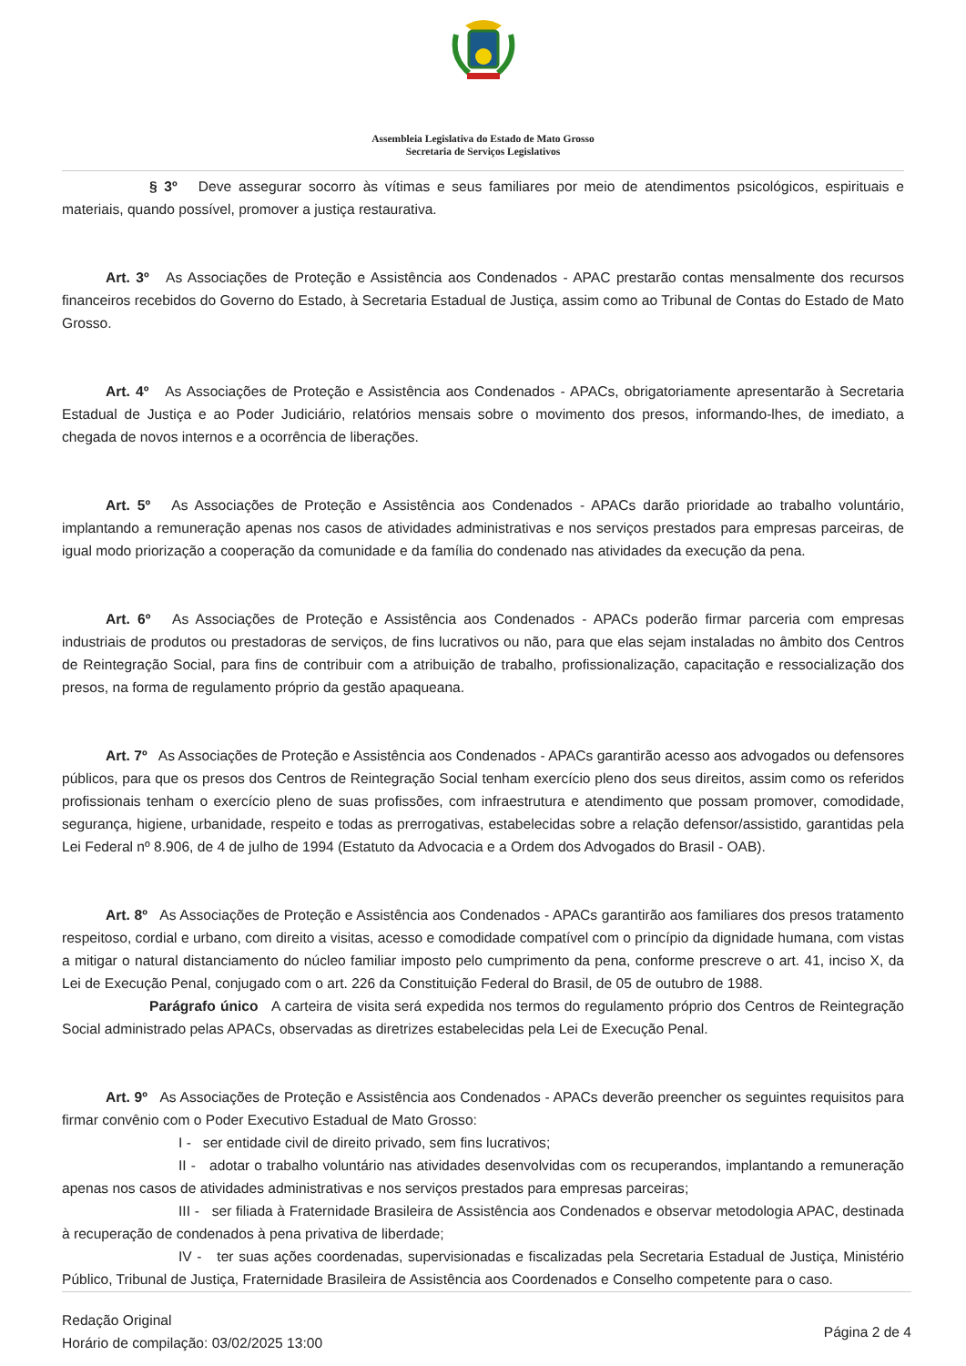Assembleia Legislativa do Estado de Mato Grosso
Secretaria de Serviços Legislativos
§ 3º Deve assegurar socorro às vítimas e seus familiares por meio de atendimentos psicológicos, espirituais e materiais, quando possível, promover a justiça restaurativa.
Art. 3º As Associações de Proteção e Assistência aos Condenados - APAC prestarão contas mensalmente dos recursos financeiros recebidos do Governo do Estado, à Secretaria Estadual de Justiça, assim como ao Tribunal de Contas do Estado de Mato Grosso.
Art. 4º As Associações de Proteção e Assistência aos Condenados - APACs, obrigatoriamente apresentarão à Secretaria Estadual de Justiça e ao Poder Judiciário, relatórios mensais sobre o movimento dos presos, informando-lhes, de imediato, a chegada de novos internos e a ocorrência de liberações.
Art. 5º As Associações de Proteção e Assistência aos Condenados - APACs darão prioridade ao trabalho voluntário, implantando a remuneração apenas nos casos de atividades administrativas e nos serviços prestados para empresas parceiras, de igual modo priorização a cooperação da comunidade e da família do condenado nas atividades da execução da pena.
Art. 6º As Associações de Proteção e Assistência aos Condenados - APACs poderão firmar parceria com empresas industriais de produtos ou prestadoras de serviços, de fins lucrativos ou não, para que elas sejam instaladas no âmbito dos Centros de Reintegração Social, para fins de contribuir com a atribuição de trabalho, profissionalização, capacitação e ressocialização dos presos, na forma de regulamento próprio da gestão apaqueana.
Art. 7º As Associações de Proteção e Assistência aos Condenados - APACs garantirão acesso aos advogados ou defensores públicos, para que os presos dos Centros de Reintegração Social tenham exercício pleno dos seus direitos, assim como os referidos profissionais tenham o exercício pleno de suas profissões, com infraestrutura e atendimento que possam promover, comodidade, segurança, higiene, urbanidade, respeito e todas as prerrogativas, estabelecidas sobre a relação defensor/assistido, garantidas pela Lei Federal nº 8.906, de 4 de julho de 1994 (Estatuto da Advocacia e a Ordem dos Advogados do Brasil - OAB).
Art. 8º As Associações de Proteção e Assistência aos Condenados - APACs garantirão aos familiares dos presos tratamento respeitoso, cordial e urbano, com direito a visitas, acesso e comodidade compatível com o princípio da dignidade humana, com vistas a mitigar o natural distanciamento do núcleo familiar imposto pelo cumprimento da pena, conforme prescreve o art. 41, inciso X, da Lei de Execução Penal, conjugado com o art. 226 da Constituição Federal do Brasil, de 05 de outubro de 1988.
Parágrafo único A carteira de visita será expedida nos termos do regulamento próprio dos Centros de Reintegração Social administrado pelas APACs, observadas as diretrizes estabelecidas pela Lei de Execução Penal.
Art. 9º As Associações de Proteção e Assistência aos Condenados - APACs deverão preencher os seguintes requisitos para firmar convênio com o Poder Executivo Estadual de Mato Grosso:
I - ser entidade civil de direito privado, sem fins lucrativos;
II - adotar o trabalho voluntário nas atividades desenvolvidas com os recuperandos, implantando a remuneração apenas nos casos de atividades administrativas e nos serviços prestados para empresas parceiras;
III - ser filiada à Fraternidade Brasileira de Assistência aos Condenados e observar metodologia APAC, destinada à recuperação de condenados à pena privativa de liberdade;
IV - ter suas ações coordenadas, supervisionadas e fiscalizadas pela Secretaria Estadual de Justiça, Ministério Público, Tribunal de Justiça, Fraternidade Brasileira de Assistência aos Coordenados e Conselho competente para o caso.
Redação Original
Horário de compilação: 03/02/2025 13:00
Página 2 de 4